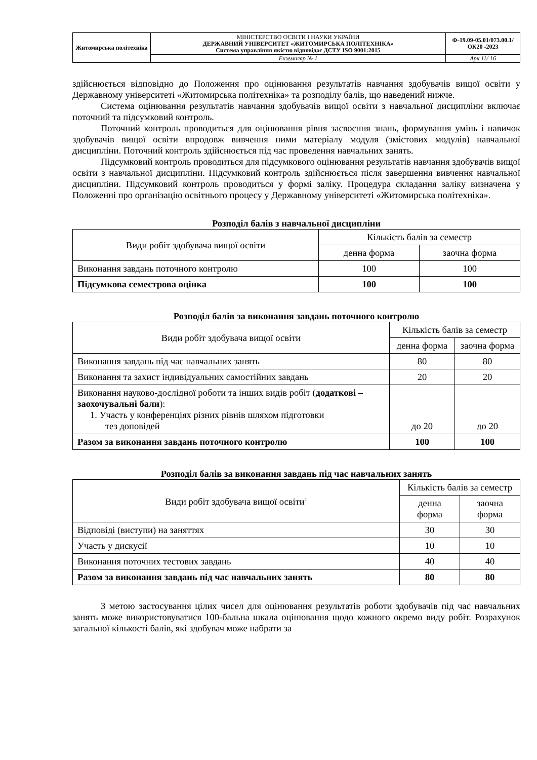| Житомирська політехніка | МІНІСТЕРСТВО ОСВІТИ І НАУКИ УКРАЇНИ ДЕРЖАВНИЙ УНІВЕРСИТЕТ «ЖИТОМИРСЬКА ПОЛІТЕХНІКА» Система управління якістю відповідає ДСТУ ISO 9001:2015 | Ф-19.09-05.01/073.00.1/ОК20 -2023 |
| | Екземпляр № 1 | Арк 11/ 16 |
здійснюється відповідно до Положення про оцінювання результатів навчання здобувачів вищої освіти у Державному університеті «Житомирська політехніка» та розподілу балів, що наведений нижче.
Система оцінювання результатів навчання здобувачів вищої освіти з навчальної дисципліни включає поточний та підсумковий контроль.
Поточний контроль проводиться для оцінювання рівня засвоєння знань, формування умінь і навичок здобувачів вищої освіти впродовж вивчення ними матеріалу модуля (змістових модулів) навчальної дисципліни. Поточний контроль здійснюється під час проведення навчальних занять.
Підсумковий контроль проводиться для підсумкового оцінювання результатів навчання здобувачів вищої освіти з навчальної дисципліни. Підсумковий контроль здійснюється після завершення вивчення навчальної дисципліни. Підсумковий контроль проводиться у формі заліку. Процедура складання заліку визначена у Положенні про організацію освітнього процесу у Державному університеті «Житомирська політехніка».
Розподіл балів з навчальної дисципліни
| Види робіт здобувача вищої освіти | Кількість балів за семестр | |
| --- | --- | --- |
| | денна форма | заочна форма |
| Виконання завдань поточного контролю | 100 | 100 |
| Підсумкова семестрова оцінка | 100 | 100 |
Розподіл балів за виконання завдань поточного контролю
| Види робіт здобувача вищої освіти | Кількість балів за семестр | |
| --- | --- | --- |
| | денна форма | заочна форма |
| Виконання завдань під час навчальних занять | 80 | 80 |
| Виконання та захист індивідуальних самостійних завдань | 20 | 20 |
| Виконання науково-дослідної роботи та інших видів робіт ( додаткові – заохочувальні бали ): 1. Участь у конференціях різних рівнів шляхом підготовки тез доповідей | до 20 | до 20 |
| Разом за виконання завдань поточного контролю | 100 | 100 |
Розподіл балів за виконання завдань під час навчальних занять
| Види робіт здобувача вищої освіти<sup>1</sup> | Кількість балів за семестр | |
| --- | --- | --- |
| | денна форма | заочна форма |
| Відповіді (виступи) на заняттях | 30 | 30 |
| Участь у дискусії | 10 | 10 |
| Виконання поточних тестових завдань | 40 | 40 |
| Разом за виконання завдань під час навчальних занять | 80 | 80 |
З метою застосування цілих чисел для оцінювання результатів роботи здобувачів під час навчальних занять може використовуватися 100-бальна шкала оцінювання щодо кожного окремо виду робіт. Розрахунок загальної кількості балів, які здобувач може набрати за